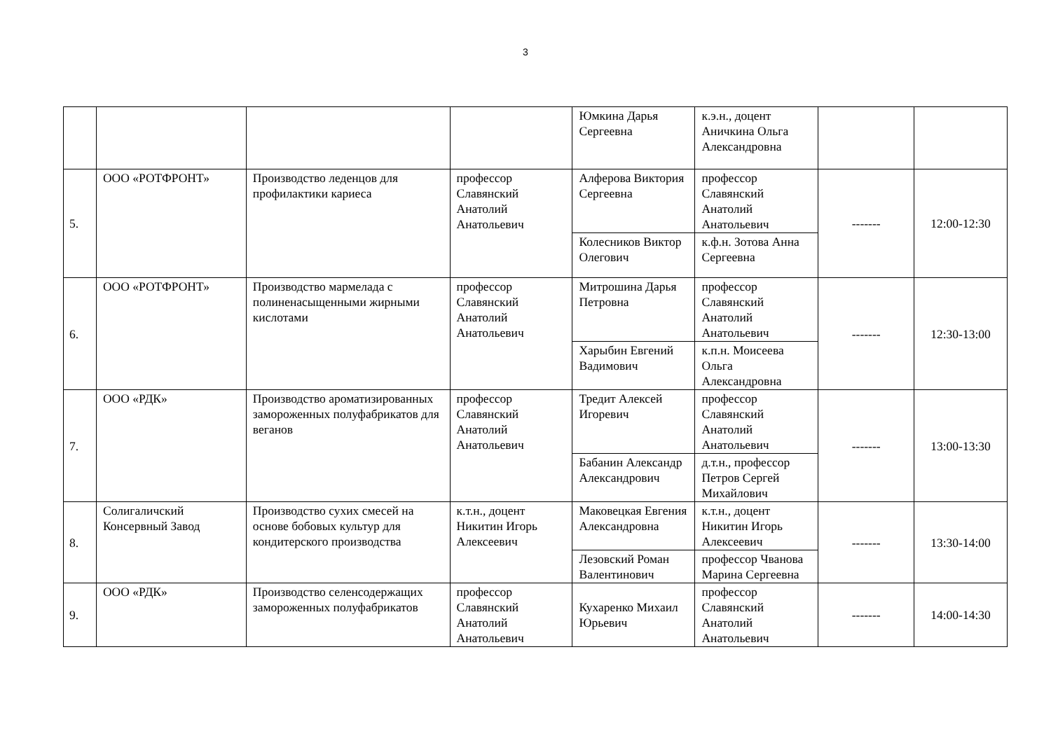3
| | | | | Юмкина Дарья Сергеевна | к.э.н., доцент Аничкина Ольга Александровна | | |
| 5. | ООО «РОТФРОНТ» | Производство леденцов для профилактики кариеса | профессор Славянский Анатолий Анатольевич | Алферова Виктория Сергеевна | профессор Славянский Анатолий Анатольевич | ------- | 12:00-12:30 |
| | | | | Колесников Виктор Олегович | к.ф.н. Зотова Анна Сергеевна | | |
| 6. | ООО «РОТФРОНТ» | Производство мармелада с полиненасыщенными жирными кислотами | профессор Славянский Анатолий Анатольевич | Митрошина Дарья Петровна | профессор Славянский Анатолий Анатольевич | ------- | 12:30-13:00 |
| | | | | Харыбин Евгений Вадимович | к.п.н. Моисеева Ольга Александровна | | |
| 7. | ООО «РДК» | Производство ароматизированных замороженных полуфабрикатов для веганов | профессор Славянский Анатолий Анатольевич | Тредит Алексей Игоревич | профессор Славянский Анатолий Анатольевич | ------- | 13:00-13:30 |
| | | | | Бабанин Александр Александрович | д.т.н., профессор Петров Сергей Михайлович | | |
| 8. | Солигаличский Консервный Завод | Производство сухих смесей на основе бобовых культур для кондитерского производства | к.т.н., доцент Никитин Игорь Алексеевич | Маковецкая Евгения Александровна | к.т.н., доцент Никитин Игорь Алексеевич | ------- | 13:30-14:00 |
| | | | | Лезовский Роман Валентинович | профессор Чванова Марина Сергеевна | | |
| 9. | ООО «РДК» | Производство селенсодержащих замороженных полуфабрикатов | профессор Славянский Анатолий Анатольевич | Кухаренко Михаил Юрьевич | профессор Славянский Анатолий Анатольевич | ------- | 14:00-14:30 |